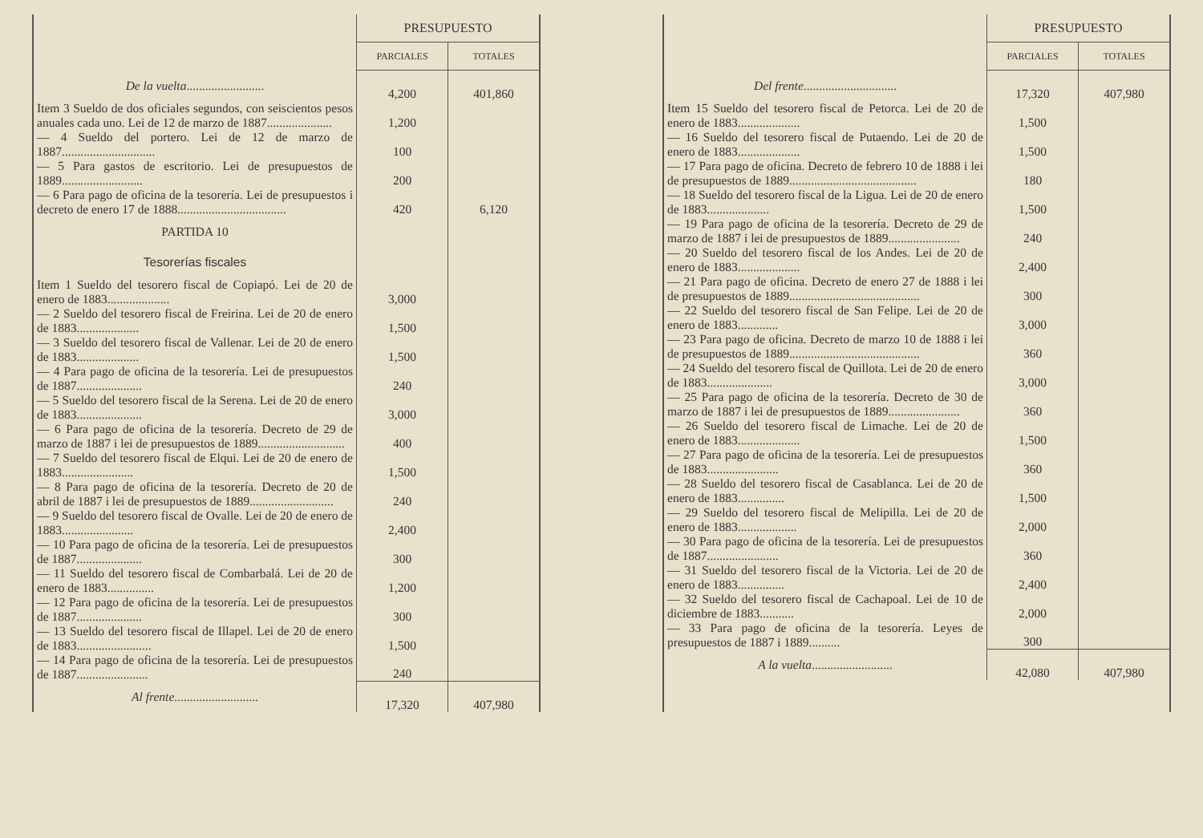| | PRESUPUESTO | |
| | PARCIALES | TOTALES |
| De la vuelta ......................... | 4,200 | 401,860 |
| Item 3 Sueldo de dos oficiales segundos, con seiscientos pesos anuales cada uno. Lei de 12 de marzo de 1887..................... | 1,200 | |
| — 4 Sueldo del portero. Lei de 12 de marzo de 1887.............................. | 100 | |
| — 5 Para gastos de escritorio. Lei de presupuestos de 1889.......................... | 200 | |
| — 6 Para pago de oficina de la tesorería. Lei de presupuestos i decreto de enero 17 de 1888................................... | 420 | 6,120 |
| PARTIDA 10 | | |
| Tesorerías fiscales | | |
| Item 1 Sueldo del tesorero fiscal de Copiapó. Lei de 20 de enero de 1883.................... | 3,000 | |
| — 2 Sueldo del tesorero fiscal de Freirina. Lei de 20 de enero de 1883.................... | 1,500 | |
| — 3 Sueldo del tesorero fiscal de Vallenar. Lei de 20 de enero de 1883.................... | 1,500 | |
| — 4 Para pago de oficina de la tesorería. Lei de presupuestos de 1887..................... | 240 | |
| — 5 Sueldo del tesorero fiscal de la Serena. Lei de 20 de enero de 1883..................... | 3,000 | |
| — 6 Para pago de oficina de la tesorería. Decreto de 29 de marzo de 1887 i lei de presupuestos de 1889............................ | 400 | |
| — 7 Sueldo del tesorero fiscal de Elqui. Lei de 20 de enero de 1883....................... | 1,500 | |
| — 8 Para pago de oficina de la tesorería. Decreto de 20 de abril de 1887 i lei de presupuestos de 1889........................... | 240 | |
| — 9 Sueldo del tesorero fiscal de Ovalle. Lei de 20 de enero de 1883....................... | 2,400 | |
| — 10 Para pago de oficina de la tesorería. Lei de presupuestos de 1887..................... | 300 | |
| — 11 Sueldo del tesorero fiscal de Combarbalá. Lei de 20 de enero de 1883............... | 1,200 | |
| — 12 Para pago de oficina de la tesorería. Lei de presupuestos de 1887..................... | 300 | |
| — 13 Sueldo del tesorero fiscal de Illapel. Lei de 20 de enero de 1883........................ | 1,500 | |
| — 14 Para pago de oficina de la tesorería. Lei de presupuestos de 1887....................... | 240 | |
| Al frente ........................... | 17,320 | 407,980 |
| | PRESUPUESTO | |
| | PARCIALES | TOTALES |
| Del frente .............................. | 17,320 | 407,980 |
| Item 15 Sueldo del tesorero fiscal de Petorca. Lei de 20 de enero de 1883.................... | 1,500 | |
| — 16 Sueldo del tesorero fiscal de Putaendo. Lei de 20 de enero de 1883.................... | 1,500 | |
| — 17 Para pago de oficina. Decreto de febrero 10 de 1888 i lei de presupuestos de 1889......................................... | 180 | |
| — 18 Sueldo del tesorero fiscal de la Ligua. Lei de 20 de enero de 1883.................... | 1,500 | |
| — 19 Para pago de oficina de la tesorería. Decreto de 29 de marzo de 1887 i lei de presupuestos de 1889....................... | 240 | |
| — 20 Sueldo del tesorero fiscal de los Andes. Lei de 20 de enero de 1883.................... | 2,400 | |
| — 21 Para pago de oficina. Decreto de enero 27 de 1888 i lei de presupuestos de 1889.......................................... | 300 | |
| — 22 Sueldo del tesorero fiscal de San Felipe. Lei de 20 de enero de 1883............. | 3,000 | |
| — 23 Para pago de oficina. Decreto de marzo 10 de 1888 i lei de presupuestos de 1889.......................................... | 360 | |
| — 24 Sueldo del tesorero fiscal de Quillota. Lei de 20 de enero de 1883..................... | 3,000 | |
| — 25 Para pago de oficina de la tesorería. Decreto de 30 de marzo de 1887 i lei de presupuestos de 1889....................... | 360 | |
| — 26 Sueldo del tesorero fiscal de Limache. Lei de 20 de enero de 1883.................... | 1,500 | |
| — 27 Para pago de oficina de la tesorería. Lei de presupuestos de 1883....................... | 360 | |
| — 28 Sueldo del tesorero fiscal de Casablanca. Lei de 20 de enero de 1883............... | 1,500 | |
| — 29 Sueldo del tesorero fiscal de Melipilla. Lei de 20 de enero de 1883................... | 2,000 | |
| — 30 Para pago de oficina de la tesorería. Lei de presupuestos de 1887....................... | 360 | |
| — 31 Sueldo del tesorero fiscal de la Victoria. Lei de 20 de enero de 1883............... | 2,400 | |
| — 32 Sueldo del tesorero fiscal de Cachapoal. Lei de 10 de diciembre de 1883........... | 2,000 | |
| — 33 Para pago de oficina de la tesorería. Leyes de presupuestos de 1887 i 1889.......... | 300 | |
| A la vuelta .......................... | 42,080 | 407,980 |